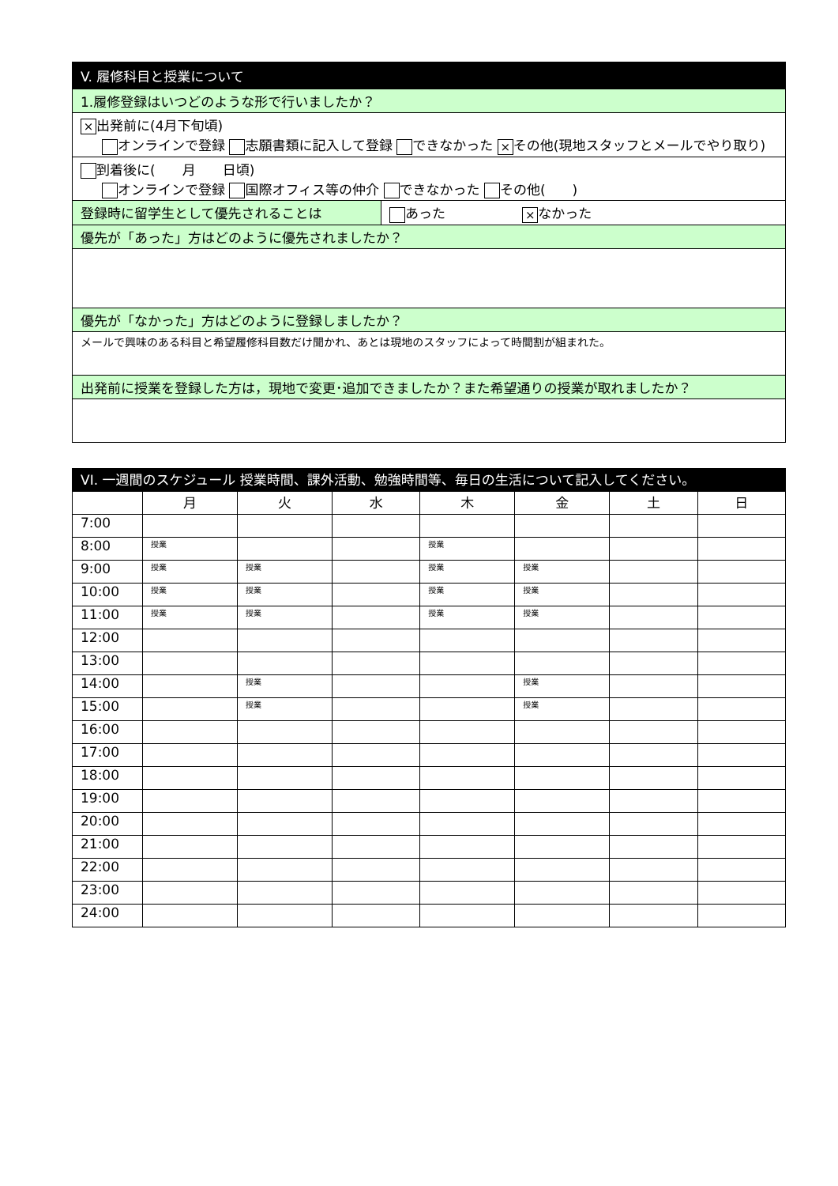| V. 履修科目と授業について | |
| 1.履修登録はいつどのような形で行いましたか？ | |
| × 出発前に(4月下旬頃) オンラインで登録 志願書類に記入して登録 できなかった × その他(現地スタッフとメールでやり取り) | |
| 到着後に( 月 日頃) オンラインで登録 国際オフィス等の仲介 できなかった その他( ) | |
| 登録時に留学生として優先されることは | あった × なかった |
| 優先が「あった」方はどのように優先されましたか？ | |
| 優先が「なかった」方はどのように登録しましたか？ | |
| メールで興味のある科目と希望履修科目数だけ聞かれ、あとは現地のスタッフによって時間割が組まれた。 | |
| 出発前に授業を登録した方は，現地で変更･追加できましたか？また希望通りの授業が取れましたか？ | |
| VI. 一週間のスケジュール 授業時間、課外活動、勉強時間等、毎日の生活について記入してください。 | | | | | | | |
| | 月 | 火 | 水 | 木 | 金 | 土 | 日 |
| 7:00 | | | | | | | |
| 8:00 | 授業 | | | 授業 | | | |
| 9:00 | 授業 | 授業 | | 授業 | 授業 | | |
| 10:00 | 授業 | 授業 | | 授業 | 授業 | | |
| 11:00 | 授業 | 授業 | | 授業 | 授業 | | |
| 12:00 | | | | | | | |
| 13:00 | | | | | | | |
| 14:00 | | 授業 | | | 授業 | | |
| 15:00 | | 授業 | | | 授業 | | |
| 16:00 | | | | | | | |
| 17:00 | | | | | | | |
| 18:00 | | | | | | | |
| 19:00 | | | | | | | |
| 20:00 | | | | | | | |
| 21:00 | | | | | | | |
| 22:00 | | | | | | | |
| 23:00 | | | | | | | |
| 24:00 | | | | | | | |